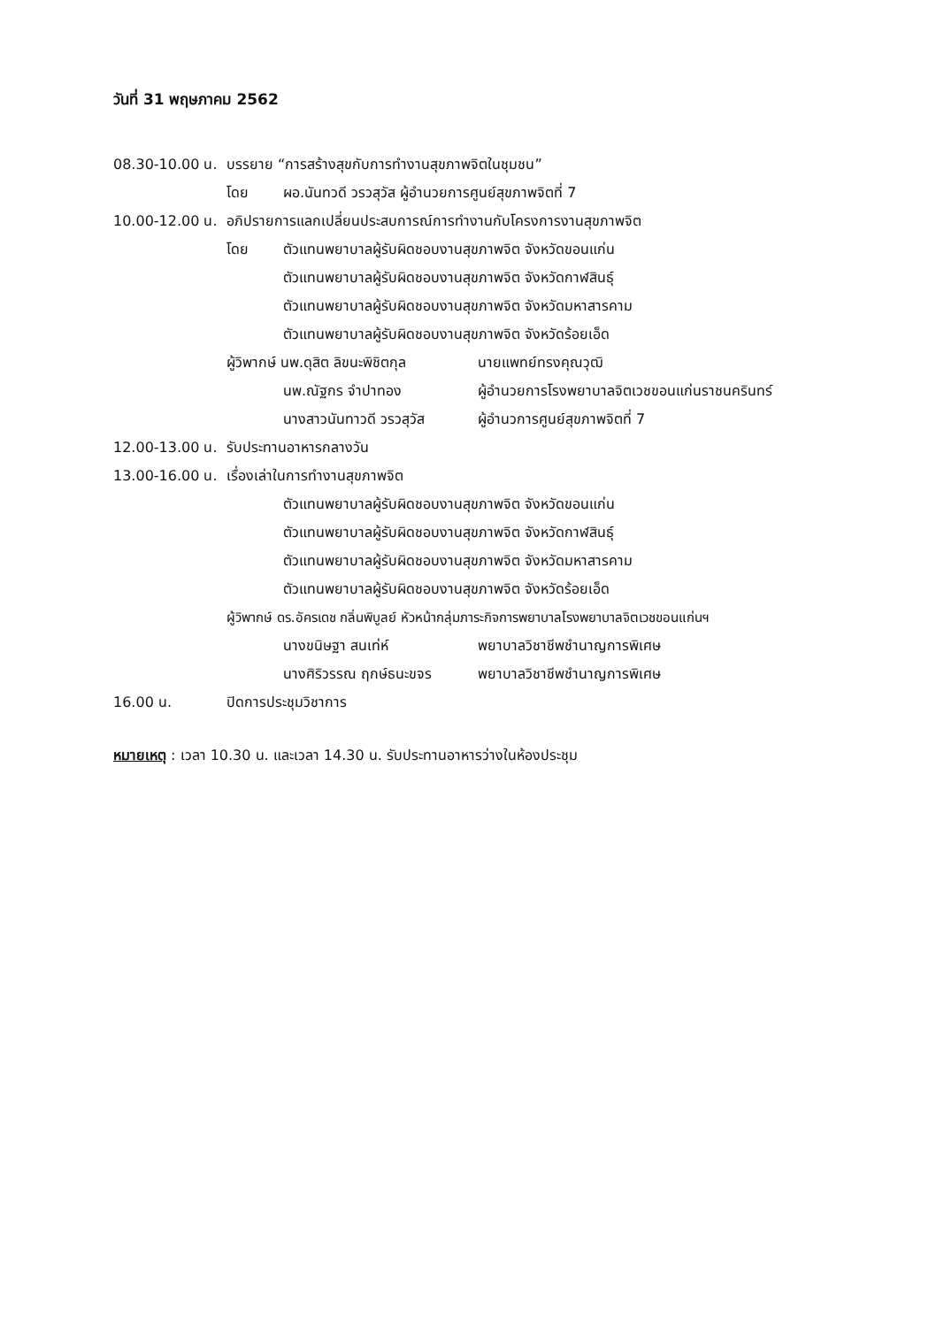วันที่ 31 พฤษภาคม 2562
08.30-10.00 น. บรรยาย “การสร้างสุขกับการทำงานสุขภาพจิตในชุมชน”
โดย ผอ.นันทวดี วรวสุวัส ผู้อำนวยการศูนย์สุขภาพจิตที่ 7
10.00-12.00 น. อภิปรายการแลกเปลี่ยนประสบการณ์การทำงานกับโครงการงานสุขภาพจิต
โดย ตัวแทนพยาบาลผู้รับผิดชอบงานสุขภาพจิต จังหวัดขอนแก่น
ตัวแทนพยาบาลผู้รับผิดชอบงานสุขภาพจิต จังหวัดกาฬสินธุ์
ตัวแทนพยาบาลผู้รับผิดชอบงานสุขภาพจิต จังหวัดมหาสารคาม
ตัวแทนพยาบาลผู้รับผิดชอบงานสุขภาพจิต จังหวัดร้อยเอ็ด
ผู้วิพากษ์ นพ.ดุสิต ลิขนะพิชิตกุล นายแพทย์ทรงคุณวุฒิ
นพ.ณัฐกร จำปาทอง ผู้อำนวยการโรงพยาบาลจิตเวชขอนแก่นราชนครินทร์
นางสาวนันทาวดี วรวสุวัส ผู้อำนวการศูนย์สุขภาพจิตที่ 7
12.00-13.00 น. รับประทานอาหารกลางวัน
13.00-16.00 น. เรื่องเล่าในการทำงานสุขภาพจิต
ตัวแทนพยาบาลผู้รับผิดชอบงานสุขภาพจิต จังหวัดขอนแก่น
ตัวแทนพยาบาลผู้รับผิดชอบงานสุขภาพจิต จังหวัดกาฬสินธุ์
ตัวแทนพยาบาลผู้รับผิดชอบงานสุขภาพจิต จังหวัดมหาสารคาม
ตัวแทนพยาบาลผู้รับผิดชอบงานสุขภาพจิต จังหวัดร้อยเอ็ด
ผู้วิพากษ์ ดร.อัครเดช กลิ่นพิบูลย์ หัวหน้ากลุ่มภาระกิจการพยาบาลโรงพยาบาลจิตเวชขอนแก่นฯ
นางขนิษฐา สนเท่ห์ พยาบาลวิชาชีพชำนาญการพิเศษ
นางศิริวรรณ ฤกษ์ธนะขจร พยาบาลวิชาชีพชำนาญการพิเศษ
16.00 น. ปิดการประชุมวิชาการ
หมายเหตุ : เวลา 10.30 น. และเวลา 14.30 น. รับประทานอาหารว่างในห้องประชุม